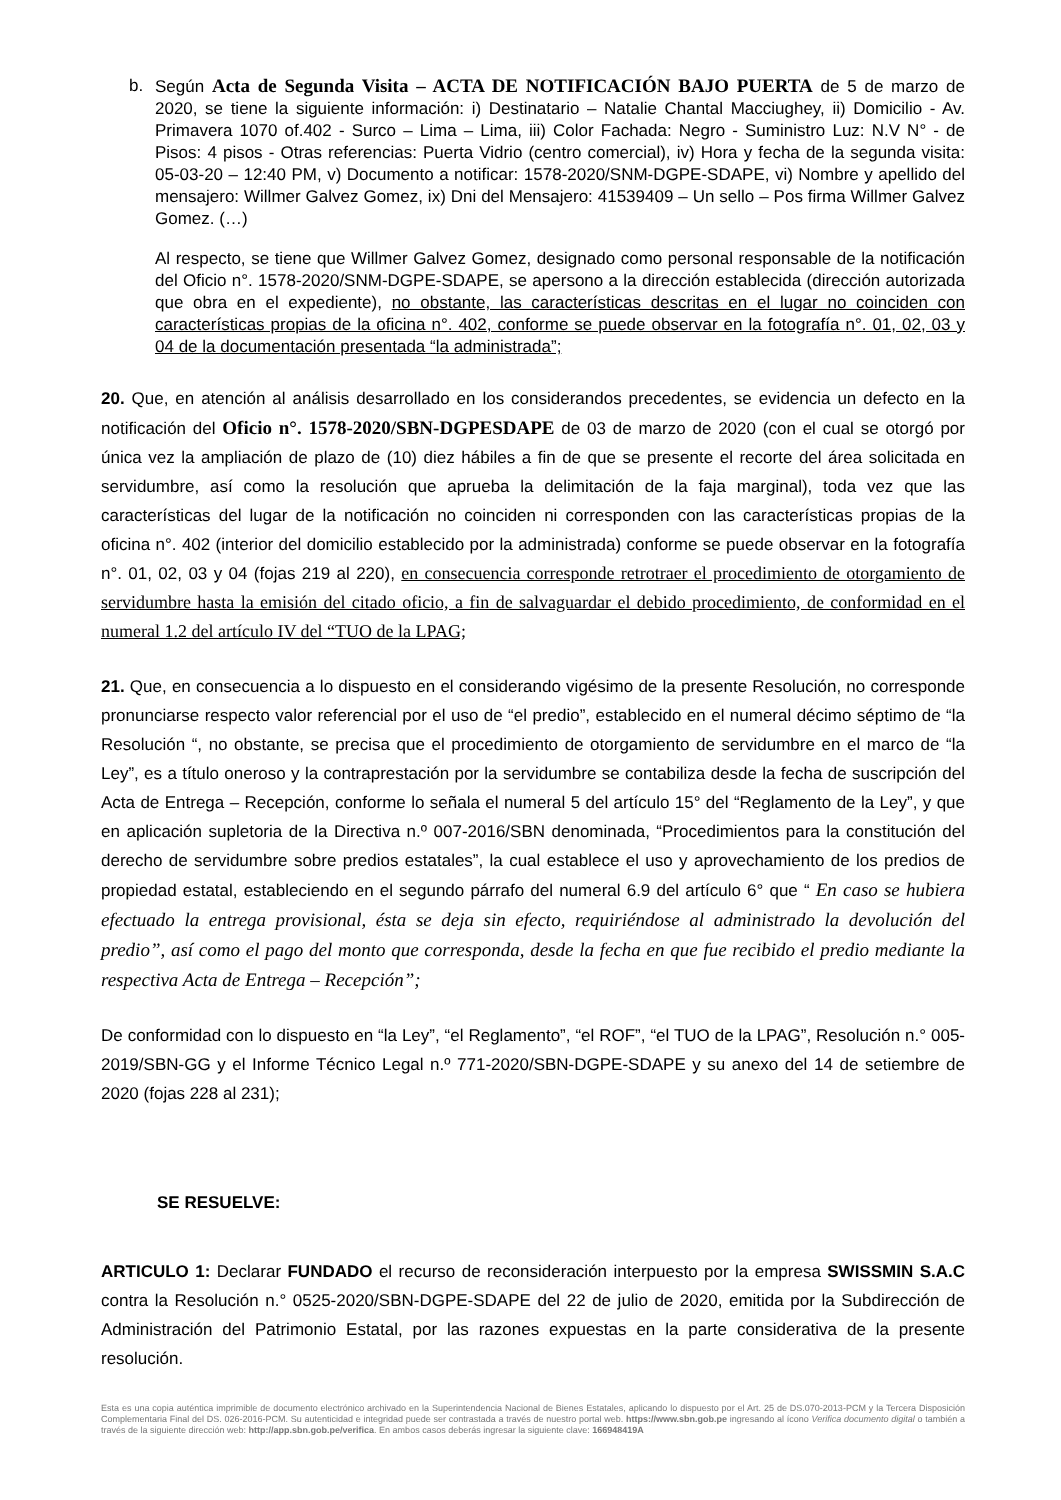b. Según Acta de Segunda Visita – ACTA DE NOTIFICACIÓN BAJO PUERTA de 5 de marzo de 2020, se tiene la siguiente información: i) Destinatario – Natalie Chantal Macciughey, ii) Domicilio - Av. Primavera 1070 of.402 - Surco – Lima – Lima, iii) Color Fachada: Negro - Suministro Luz: N.V N° - de Pisos: 4 pisos - Otras referencias: Puerta Vidrio (centro comercial), iv) Hora y fecha de la segunda visita: 05-03-20 – 12:40 PM, v) Documento a notificar: 1578-2020/SNM-DGPE-SDAPE, vi) Nombre y apellido del mensajero: Willmer Galvez Gomez, ix) Dni del Mensajero: 41539409 – Un sello – Pos firma Willmer Galvez Gomez. (…)
Al respecto, se tiene que Willmer Galvez Gomez, designado como personal responsable de la notificación del Oficio n°. 1578-2020/SNM-DGPE-SDAPE, se apersono a la dirección establecida (dirección autorizada que obra en el expediente), no obstante, las características descritas en el lugar no coinciden con características propias de la oficina n°. 402, conforme se puede observar en la fotografía n°. 01, 02, 03 y 04 de la documentación presentada “la administrada”;
20. Que, en atención al análisis desarrollado en los considerandos precedentes, se evidencia un defecto en la notificación del Oficio n°. 1578-2020/SBN-DGPESDAPE de 03 de marzo de 2020 (con el cual se otorgó por única vez la ampliación de plazo de (10) diez hábiles a fin de que se presente el recorte del área solicitada en servidumbre, así como la resolución que aprueba la delimitación de la faja marginal), toda vez que las características del lugar de la notificación no coinciden ni corresponden con las características propias de la oficina n°. 402 (interior del domicilio establecido por la administrada) conforme se puede observar en la fotografía n°. 01, 02, 03 y 04 (fojas 219 al 220), en consecuencia corresponde retrotraer el procedimiento de otorgamiento de servidumbre hasta la emisión del citado oficio, a fin de salvaguardar el debido procedimiento, de conformidad en el numeral 1.2 del artículo IV del “TUO de la LPAG;
21. Que, en consecuencia a lo dispuesto en el considerando vigésimo de la presente Resolución, no corresponde pronunciarse respecto valor referencial por el uso de “el predio”, establecido en el numeral décimo séptimo de “la Resolución “, no obstante, se precisa que el procedimiento de otorgamiento de servidumbre en el marco de “la Ley”, es a título oneroso y la contraprestación por la servidumbre se contabiliza desde la fecha de suscripción del Acta de Entrega – Recepción, conforme lo señala el numeral 5 del artículo 15° del “Reglamento de la Ley”, y que en aplicación supletoria de la Directiva n.º 007-2016/SBN denominada, “Procedimientos para la constitución del derecho de servidumbre sobre predios estatales”, la cual establece el uso y aprovechamiento de los predios de propiedad estatal, estableciendo en el segundo párrafo del numeral 6.9 del artículo 6° que “ En caso se hubiera efectuado la entrega provisional, ésta se deja sin efecto, requiriéndose al administrado la devolución del predio”, así como el pago del monto que corresponda, desde la fecha en que fue recibido el predio mediante la respectiva Acta de Entrega – Recepción”;
De conformidad con lo dispuesto en “la Ley”, “el Reglamento”, “el ROF”, “el TUO de la LPAG”, Resolución n.° 005-2019/SBN-GG y el Informe Técnico Legal n.º 771-2020/SBN-DGPE-SDAPE y su anexo del 14 de setiembre de 2020 (fojas 228 al 231);
SE RESUELVE:
ARTICULO 1: Declarar FUNDADO el recurso de reconsideración interpuesto por la empresa SWISSMIN S.A.C contra la Resolución n.° 0525-2020/SBN-DGPE-SDAPE del 22 de julio de 2020, emitida por la Subdirección de Administración del Patrimonio Estatal, por las razones expuestas en la parte considerativa de la presente resolución.
Esta es una copia auténtica imprimible de documento electrónico archivado en la Superintendencia Nacional de Bienes Estatales, aplicando lo dispuesto por el Art. 25 de DS.070-2013-PCM y la Tercera Disposición Complementaria Final del DS. 026-2016-PCM. Su autenticidad e integridad puede ser contrastada a través de nuestro portal web. https://www.sbn.gob.pe ingresando al ícono Verifica documento digital o también a través de la siguiente dirección web: http://app.sbn.gob.pe/verifica. En ambos casos deberás ingresar la siguiente clave: 166948419A